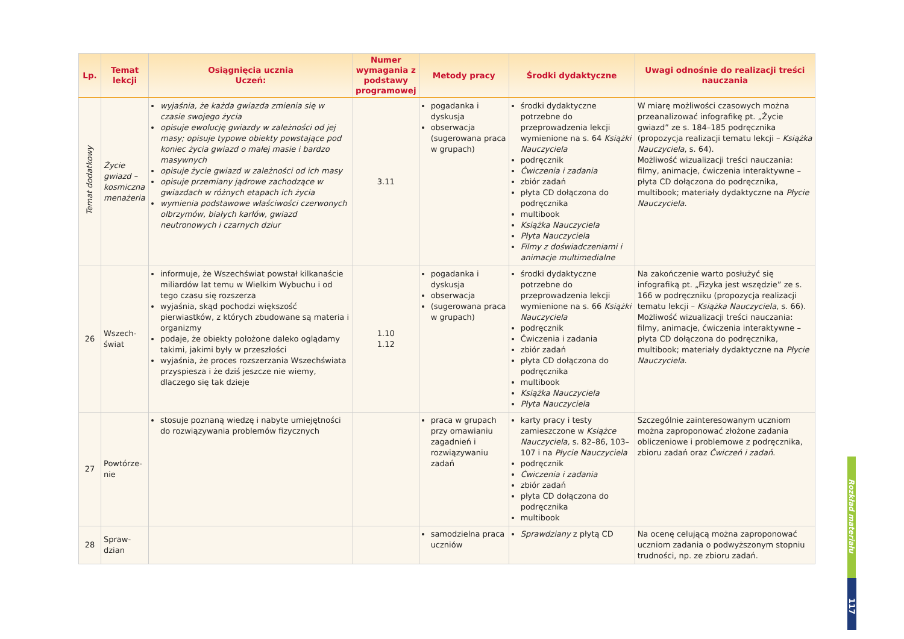| Lp. | Temat lekcji | Osiągnięcia ucznia Uczeń: | Numer wymagania z podstawy programowej | Metody pracy | Środki dydaktyczne | Uwagi odnośnie do realizacji treści nauczania |
| --- | --- | --- | --- | --- | --- | --- |
| Temat dodatkowy | Życie gwiazd – kosmiczna menażeria | wyjaśnia, że każda gwiazda zmienia się w czasie swojego życia opisuje ewolucję gwiazdy w zależności od jej masy; opisuje typowe obiekty powstające pod koniec życia gwiazd o małej masie i bardzo masywnych opisuje życie gwiazd w zależności od ich masy opisuje przemiany jądrowe zachodzące w gwiazdach w różnych etapach ich życia wymienia podstawowe właściwości czerwonych olbrzymów, białych karłów, gwiazd neutronowych i czarnych dziur | 3.11 | pogadanka i dyskusja obserwacja (sugerowana praca w grupach) | środki dydaktyczne potrzebne do przeprowadzenia lekcji wymienione na s. 64 Książki Nauczyciela podręcznik Ćwiczenia i zadania zbiór zadań płyta CD dołączona do podręcznika multibook Książka Nauczyciela Płyta Nauczyciela Filmy z doświadczeniami i animacje multimedialne | W miarę możliwości czasowych można przeanalizować infografikę pt. „Życie gwiazd” ze s. 184–185 podręcznika (propozycja realizacji tematu lekcji – Książka Nauczyciela , s. 64). Możliwość wizualizacji treści nauczania: filmy, animacje, ćwiczenia interaktywne – płyta CD dołączona do podręcznika, multibook; materiały dydaktyczne na Płycie Nauczyciela . |
| 26 | Wszech- świat | informuje, że Wszechświat powstał kilkanaście miliardów lat temu w Wielkim Wybuchu i od tego czasu się rozszerza wyjaśnia, skąd pochodzi większość pierwiastków, z których zbudowane są materia i organizmy podaje, że obiekty położone daleko oglądamy takimi, jakimi były w przeszłości wyjaśnia, że proces rozszerzania Wszechświata przyspiesza i że dziś jeszcze nie wiemy, dlaczego się tak dzieje | 1.10 1.12 | pogadanka i dyskusja obserwacja (sugerowana praca w grupach) | środki dydaktyczne potrzebne do przeprowadzenia lekcji wymienione na s. 66 Książki Nauczyciela podręcznik Ćwiczenia i zadania zbiór zadań płyta CD dołączona do podręcznika multibook Książka Nauczyciela Płyta Nauczyciela | Na zakończenie warto posłużyć się infografiką pt. „Fizyka jest wszędzie” ze s. 166 w podręczniku (propozycja realizacji tematu lekcji – Książka Nauczyciela , s. 66). Możliwość wizualizacji treści nauczania: filmy, animacje, ćwiczenia interaktywne – płyta CD dołączona do podręcznika, multibook; materiały dydaktyczne na Płycie Nauczyciela . |
| 27 | Powtórze- nie | stosuje poznaną wiedzę i nabyte umiejętności do rozwiązywania problemów fizycznych | | praca w grupach przy omawianiu zagadnień i rozwiązywaniu zadań | karty pracy i testy zamieszczone w Książce Nauczyciela, s. 82–86, 103–107 i na Płycie Nauczyciela podręcznik Ćwiczenia i zadania zbiór zadań płyta CD dołączona do podręcznika multibook | Szczególnie zainteresowanym uczniom można zaproponować złożone zadania obliczeniowe i problemowe z podręcznika, zbioru zadań oraz Ćwiczeń i zadań . |
| 28 | Spraw- dzian | | | samodzielna praca uczniów | Sprawdziany z płytą CD | Na ocenę celującą można zaproponować uczniom zadania o podwyższonym stopniu trudności, np. ze zbioru zadań. |
Rozkład materiału
117